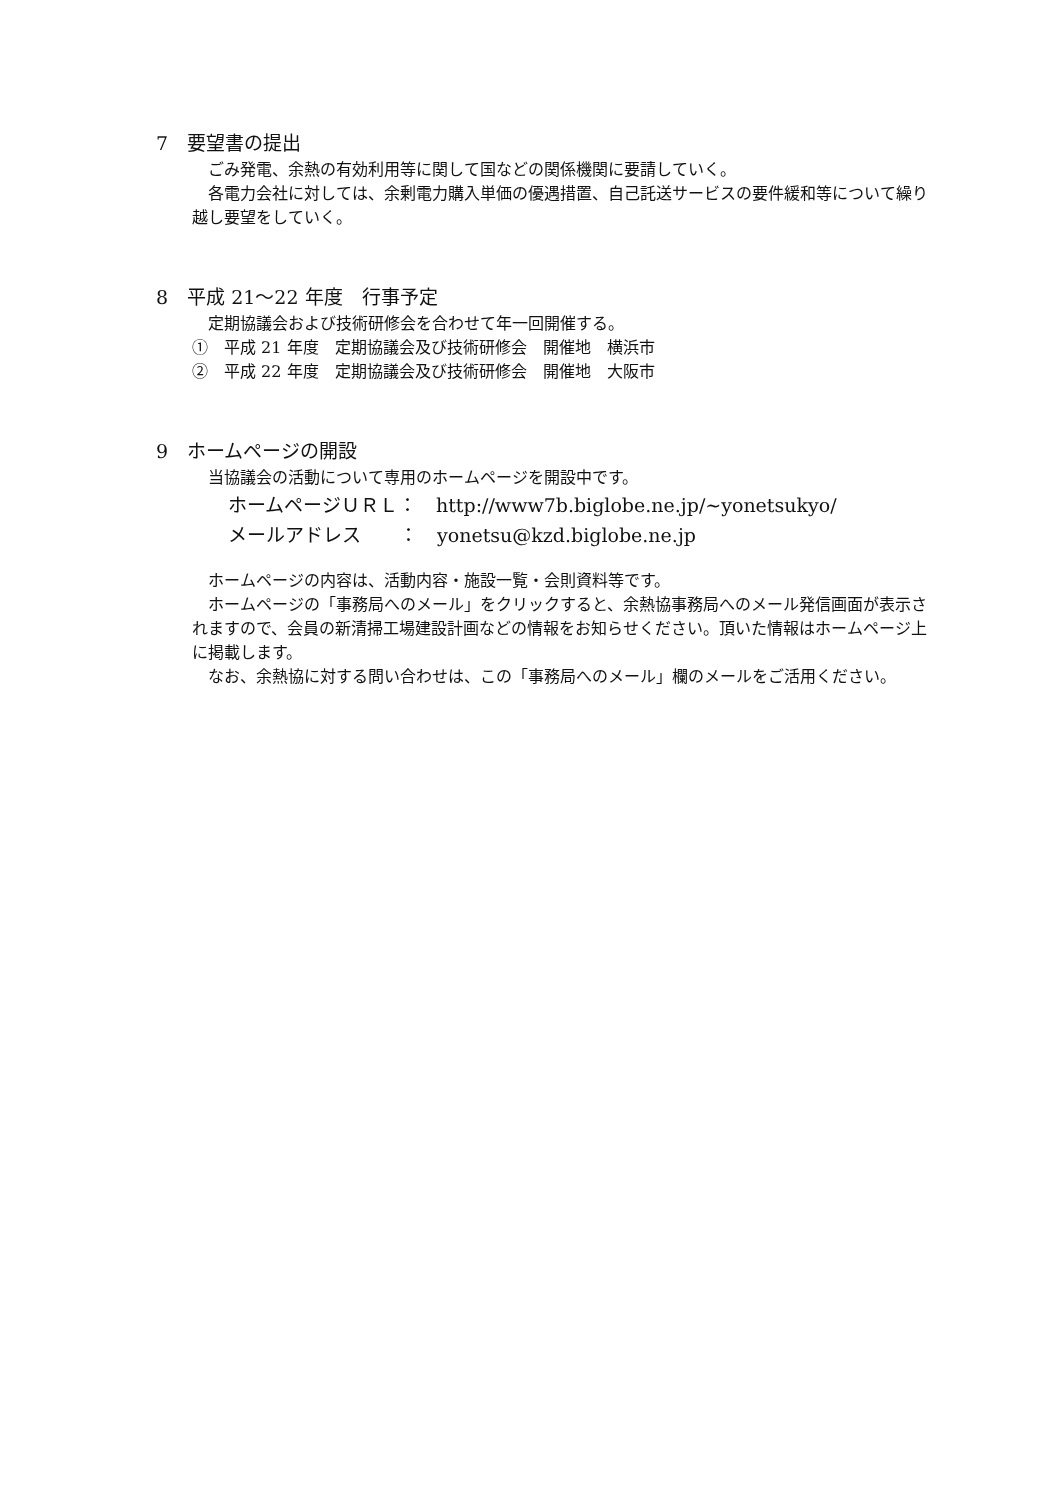7　要望書の提出
ごみ発電、余熱の有効利用等に関して国などの関係機関に要請していく。
各電力会社に対しては、余剰電力購入単価の優遇措置、自己託送サービスの要件緩和等について繰り越し要望をしていく。
8　平成 21～22 年度　行事予定
定期協議会および技術研修会を合わせて年一回開催する。
①　平成 21 年度　定期協議会及び技術研修会　開催地　横浜市
②　平成 22 年度　定期協議会及び技術研修会　開催地　大阪市
9　ホームページの開設
当協議会の活動について専用のホームページを開設中です。
ホームページＵＲＬ：　http://www7b.biglobe.ne.jp/~yonetsukyo/
メールアドレス　　：　yonetsu@kzd.biglobe.ne.jp
ホームページの内容は、活動内容・施設一覧・会則資料等です。
ホームページの「事務局へのメール」をクリックすると、余熱協事務局へのメール発信画面が表示されますので、会員の新清掃工場建設計画などの情報をお知らせください。頂いた情報はホームページ上に掲載します。
なお、余熱協に対する問い合わせは、この「事務局へのメール」欄のメールをご活用ください。